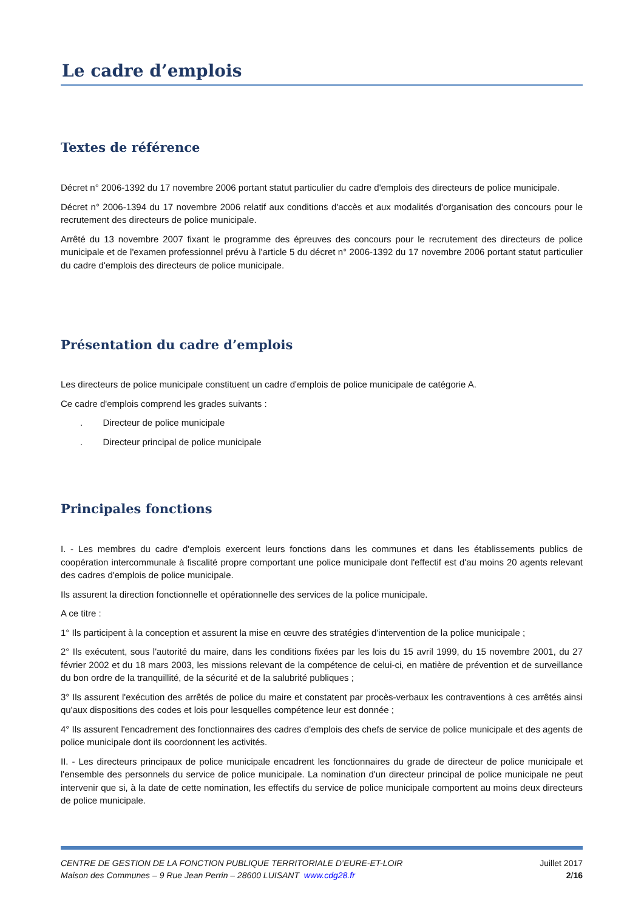Le cadre d’emplois
Textes de référence
Décret n° 2006-1392 du 17 novembre 2006 portant statut particulier du cadre d'emplois des directeurs de police municipale.
Décret n° 2006-1394 du 17 novembre 2006 relatif aux conditions d'accès et aux modalités d'organisation des concours pour le recrutement des directeurs de police municipale.
Arrêté du 13 novembre 2007 fixant le programme des épreuves des concours pour le recrutement des directeurs de police municipale et de l'examen professionnel prévu à l'article 5 du décret n° 2006-1392 du 17 novembre 2006 portant statut particulier du cadre d'emplois des directeurs de police municipale.
Présentation du cadre d’emplois
Les directeurs de police municipale constituent un cadre d'emplois de police municipale de catégorie A.
Ce cadre d'emplois comprend les grades suivants :
. Directeur de police municipale
. Directeur principal de police municipale
Principales fonctions
I. - Les membres du cadre d'emplois exercent leurs fonctions dans les communes et dans les établissements publics de coopération intercommunale à fiscalité propre comportant une police municipale dont l'effectif est d'au moins 20 agents relevant des cadres d'emplois de police municipale.
Ils assurent la direction fonctionnelle et opérationnelle des services de la police municipale.
A ce titre :
1° Ils participent à la conception et assurent la mise en œuvre des stratégies d'intervention de la police municipale ;
2° Ils exécutent, sous l'autorité du maire, dans les conditions fixées par les lois du 15 avril 1999, du 15 novembre 2001, du 27 février 2002 et du 18 mars 2003, les missions relevant de la compétence de celui-ci, en matière de prévention et de surveillance du bon ordre de la tranquillité, de la sécurité et de la salubrité publiques ;
3° Ils assurent l'exécution des arrêtés de police du maire et constatent par procès-verbaux les contraventions à ces arrêtés ainsi qu'aux dispositions des codes et lois pour lesquelles compétence leur est donnée ;
4° Ils assurent l'encadrement des fonctionnaires des cadres d'emplois des chefs de service de police municipale et des agents de police municipale dont ils coordonnent les activités.
II. - Les directeurs principaux de police municipale encadrent les fonctionnaires du grade de directeur de police municipale et l'ensemble des personnels du service de police municipale. La nomination d'un directeur principal de police municipale ne peut intervenir que si, à la date de cette nomination, les effectifs du service de police municipale comportent au moins deux directeurs de police municipale.
CENTRE DE GESTION DE LA FONCTION PUBLIQUE TERRITORIALE D’EURE-ET-LOIR
Maison des Communes – 9 Rue Jean Perrin – 28600 LUISANT www.cdg28.fr
Juillet 2017
2/16